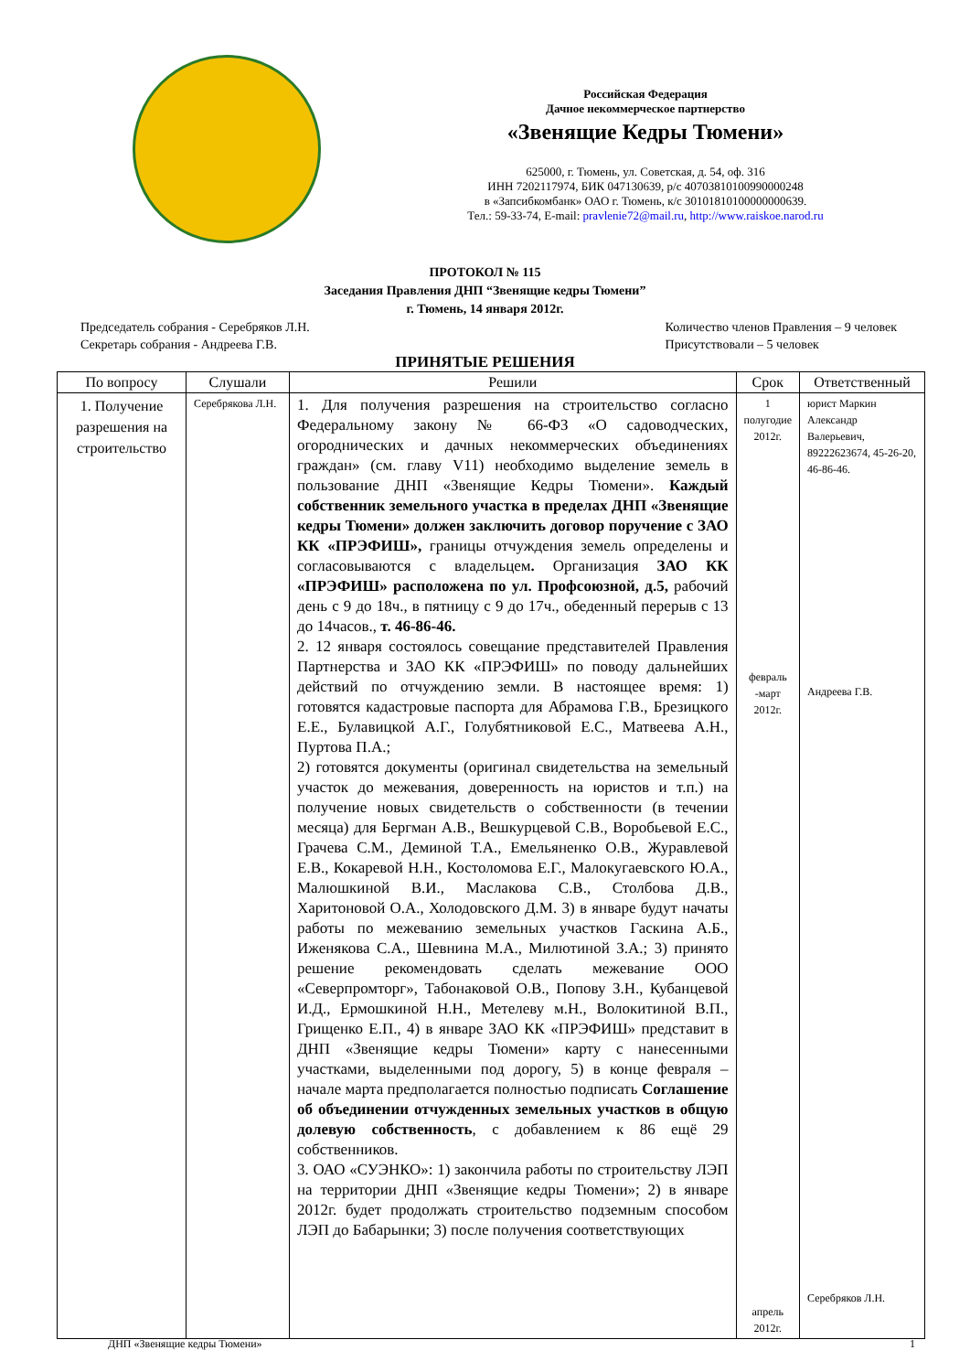Российская Федерация
Дачное некоммерческое партнерство
«Звенящие Кедры Тюмени»
625000, г. Тюмень, ул. Советская, д. 54, оф. 316
ИНН 7202117974, БИК 047130639, р/с 40703810100990000248
в «Запсибкомбанк» ОАО г. Тюмень, к/с 30101810100000000639.
Тел.: 59-33-74, E-mail: pravlenie72@mail.ru, http://www.raiskoe.narod.ru
ПРОТОКОЛ № 115
Заседания Правления ДНП “Звенящие кедры Тюмени”
г. Тюмень, 14 января 2012г.
Председатель собрания - Серебряков Л.Н.
Секретарь собрания - Андреева Г.В.
Количество членов Правления – 9 человек
Присутствовали – 5 человек
ПРИНЯТЫЕ РЕШЕНИЯ
| По вопросу | Слушали | Решили | Срок | Ответственный |
| --- | --- | --- | --- | --- |
| 1. Получение разрешения на строительство | Серебрякова Л.Н. | 1. Для получения разрешения на строительство согласно Федеральному закону № 66-ФЗ «О садоводческих, огороднических и дачных некоммерческих объединениях граждан» (см. главу V11) необходимо выделение земель в пользование ДНП «Звенящие Кедры Тюмени». Каждый собственник земельного участка в пределах ДНП «Звенящие кедры Тюмени» должен заключить договор поручение с ЗАО КК «ПРЭФИШ», границы отчуждения земель определены и согласовываются с владельцем . Организация ЗАО КК «ПРЭФИШ» расположена по ул. Профсоюзной, д.5, рабочий день с 9 до 18ч., в пятницу с 9 до 17ч., обеденный перерыв с 13 до 14часов., т. 46-86-46. 2. 12 января состоялось совещание представителей Правления Партнерства и ЗАО КК «ПРЭФИШ» по поводу дальнейших действий по отчуждению земли. В настоящее время: 1) готовятся кадастровые паспорта для Абрамова Г.В., Брезицкого Е.Е., Булавицкой А.Г., Голубятниковой Е.С., Матвеева А.Н., Пуртова П.А.; 2) готовятся документы (оригинал свидетельства на земельный участок до межевания, доверенность на юристов и т.п.) на получение новых свидетельств о собственности (в течении месяца) для Бергман А.В., Вешкурцевой С.В., Воробьевой Е.С., Грачева С.М., Деминой Т.А., Емельяненко О.В., Журавлевой Е.В., Кокаревой Н.Н., Костоломова Е.Г., Малокугаевского Ю.А., Малюшкиной В.И., Маслакова С.В., Столбова Д.В., Харитоновой О.А., Холодовского Д.М. 3) в январе будут начаты работы по межеванию земельных участков Гаскина А.Б., Иженякова С.А., Шевнина М.А., Милютиной З.А.; 3) принято решение рекомендовать сделать межевание ООО «Северпромторг», Табонаковой О.В., Попову З.Н., Кубанцевой И.Д., Ермошкиной Н.Н., Метелеву м.Н., Волокитиной В.П., Грищенко Е.П., 4) в январе ЗАО КК «ПРЭФИШ» представит в ДНП «Звенящие кедры Тюмени» карту с нанесенными участками, выделенными под дорогу, 5) в конце февраля – начале марта предполагается полностью подписать Соглашение об объединении отчужденных земельных участков в общую долевую собственность , с добавлением к 86 ещё 29 собственников. 3. ОАО «СУЭНКО»: 1) закончила работы по строительству ЛЭП на территории ДНП «Звенящие кедры Тюмени»; 2) в январе 2012г. будет продолжать строительство подземным способом ЛЭП до Бабарынки; 3) после получения соответствующих | 1 полугодие 2012г. февраль -март 2012г. апрель 2012г. | юрист Маркин Александр Валерьевич, 89222623674, 45-26-20, 46-86-46. Андреева Г.В. Серебряков Л.Н. |
ДНП «Звенящие кедры Тюмени» 1